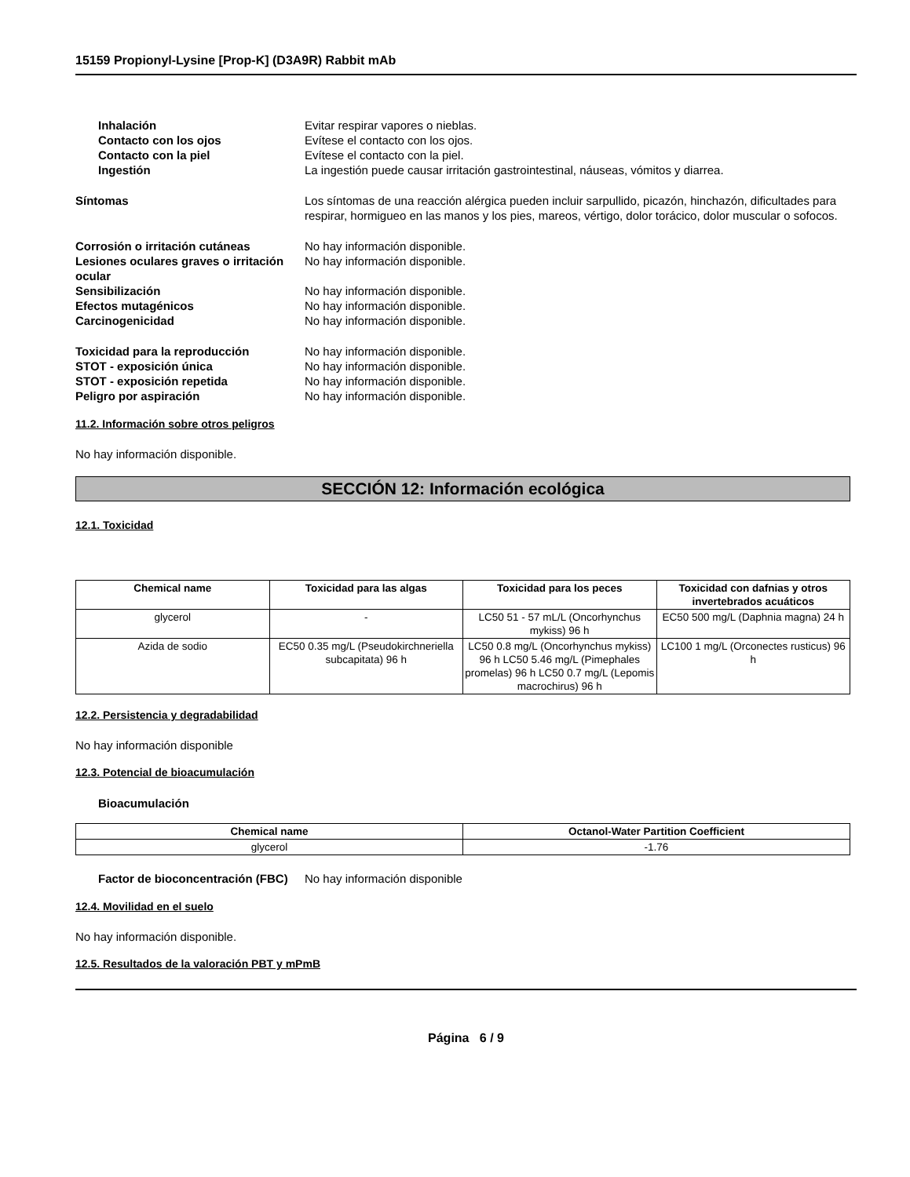15159 Propionyl-Lysine [Prop-K] (D3A9R) Rabbit mAb
Inhalación Evitar respirar vapores o nieblas.
Contacto con los ojos Evítese el contacto con los ojos.
Contacto con la piel Evítese el contacto con la piel.
Ingestión La ingestión puede causar irritación gastrointestinal, náuseas, vómitos y diarrea.
Síntomas Los síntomas de una reacción alérgica pueden incluir sarpullido, picazón, hinchazón, dificultades para respirar, hormigueo en las manos y los pies, mareos, vértigo, dolor torácico, dolor muscular o sofocos.
Corrosión o irritación cutáneas No hay información disponible.
Lesiones oculares graves o irritación ocular
No hay información disponible.
Sensibilización No hay información disponible.
Efectos mutagénicos No hay información disponible.
Carcinogenicidad No hay información disponible.
Toxicidad para la reproducción No hay información disponible.
STOT - exposición única No hay información disponible.
STOT - exposición repetida No hay información disponible.
Peligro por aspiración No hay información disponible.
11.2. Información sobre otros peligros
No hay información disponible.
SECCIÓN 12: Información ecológica
12.1. Toxicidad
| Chemical name | Toxicidad para las algas | Toxicidad para los peces | Toxicidad con dafnias y otros invertebrados acuáticos |
| --- | --- | --- | --- |
| glycerol | - | LC50 51 - 57 mL/L (Oncorhynchus mykiss) 96 h | EC50 500 mg/L (Daphnia magna) 24 h |
| Azida de sodio | EC50 0.35 mg/L (Pseudokirchneriella subcapitata) 96 h | LC50 0.8 mg/L (Oncorhynchus mykiss) 96 h LC50 5.46 mg/L (Pimephales promelas) 96 h LC50 0.7 mg/L (Lepomis macrochirus) 96 h | LC100 1 mg/L (Orconectes rusticus) 96 h |
12.2. Persistencia y degradabilidad
No hay información disponible
12.3. Potencial de bioacumulación
Bioacumulación
| Chemical name | Octanol-Water Partition Coefficient |
| --- | --- |
| glycerol | -1.76 |
Factor de bioconcentración (FBC)
No hay información disponible
12.4. Movilidad en el suelo
No hay información disponible.
12.5. Resultados de la valoración PBT y mPmB
Página 6 / 9